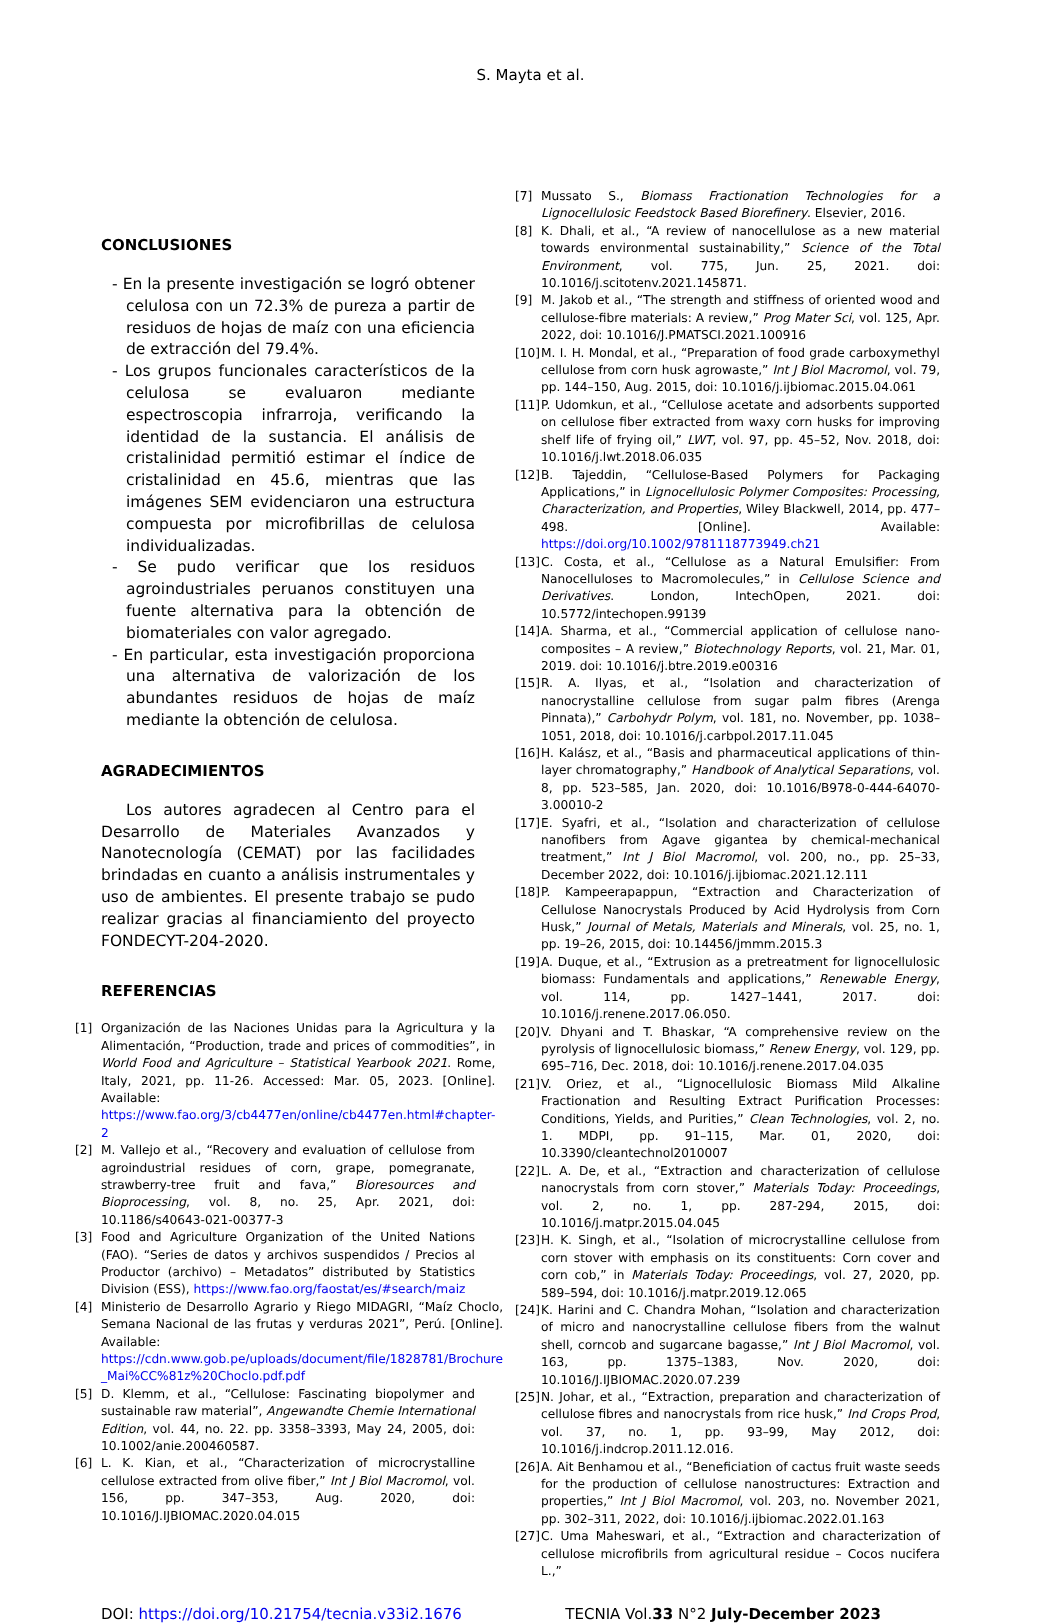S. Mayta et al.
CONCLUSIONES
- En la presente investigación se logró obtener celulosa con un 72.3% de pureza a partir de residuos de hojas de maíz con una eficiencia de extracción del 79.4%.
- Los grupos funcionales característicos de la celulosa se evaluaron mediante espectroscopia infrarroja, verificando la identidad de la sustancia. El análisis de cristalinidad permitió estimar el índice de cristalinidad en 45.6, mientras que las imágenes SEM evidenciaron una estructura compuesta por microfibrillas de celulosa individualizadas.
- Se pudo verificar que los residuos agroindustriales peruanos constituyen una fuente alternativa para la obtención de biomateriales con valor agregado.
- En particular, esta investigación proporciona una alternativa de valorización de los abundantes residuos de hojas de maíz mediante la obtención de celulosa.
AGRADECIMIENTOS
Los autores agradecen al Centro para el Desarrollo de Materiales Avanzados y Nanotecnología (CEMAT) por las facilidades brindadas en cuanto a análisis instrumentales y uso de ambientes. El presente trabajo se pudo realizar gracias al financiamiento del proyecto FONDECYT-204-2020.
REFERENCIAS
[1] Organización de las Naciones Unidas para la Agricultura y la Alimentación, “Production, trade and prices of commodities”, in World Food and Agriculture – Statistical Yearbook 2021. Rome, Italy, 2021, pp. 11-26. Accessed: Mar. 05, 2023. [Online]. Available: https://www.fao.org/3/cb4477en/online/cb4477en.html#chapter-2
[2] M. Vallejo et al., “Recovery and evaluation of cellulose from agroindustrial residues of corn, grape, pomegranate, strawberry-tree fruit and fava,” Bioresources and Bioprocessing, vol. 8, no. 25, Apr. 2021, doi: 10.1186/s40643-021-00377-3
[3] Food and Agriculture Organization of the United Nations (FAO). “Series de datos y archivos suspendidos / Precios al Productor (archivo) – Metadatos” distributed by Statistics Division (ESS), https://www.fao.org/faostat/es/#search/maiz
[4] Ministerio de Desarrollo Agrario y Riego MIDAGRI, “Maíz Choclo, Semana Nacional de las frutas y verduras 2021”, Perú. [Online]. Available: https://cdn.www.gob.pe/uploads/document/file/1828781/Brochure _Mai%CC%81z%20Choclo.pdf.pdf
[5] D. Klemm, et al., “Cellulose: Fascinating biopolymer and sustainable raw material”, Angewandte Chemie International Edition, vol. 44, no. 22. pp. 3358–3393, May 24, 2005, doi: 10.1002/anie.200460587.
[6] L. K. Kian, et al., “Characterization of microcrystalline cellulose extracted from olive fiber,” Int J Biol Macromol, vol. 156, pp. 347–353, Aug. 2020, doi: 10.1016/J.IJBIOMAC.2020.04.015
[7] Mussato S., Biomass Fractionation Technologies for a Lignocellulosic Feedstock Based Biorefinery. Elsevier, 2016.
[8] K. Dhali, et al., “A review of nanocellulose as a new material towards environmental sustainability,” Science of the Total Environment, vol. 775, Jun. 25, 2021. doi: 10.1016/j.scitotenv.2021.145871.
[9] M. Jakob et al., “The strength and stiffness of oriented wood and cellulose-fibre materials: A review,” Prog Mater Sci, vol. 125, Apr. 2022, doi: 10.1016/J.PMATSCI.2021.100916
[10] M. I. H. Mondal, et al., “Preparation of food grade carboxymethyl cellulose from corn husk agrowaste,” Int J Biol Macromol, vol. 79, pp. 144–150, Aug. 2015, doi: 10.1016/j.ijbiomac.2015.04.061
[11] P. Udomkun, et al., “Cellulose acetate and adsorbents supported on cellulose fiber extracted from waxy corn husks for improving shelf life of frying oil,” LWT, vol. 97, pp. 45–52, Nov. 2018, doi: 10.1016/j.lwt.2018.06.035
[12] B. Tajeddin, “Cellulose-Based Polymers for Packaging Applications,” in Lignocellulosic Polymer Composites: Processing, Characterization, and Properties, Wiley Blackwell, 2014, pp. 477–498. [Online]. Available: https://doi.org/10.1002/9781118773949.ch21
[13] C. Costa, et al., “Cellulose as a Natural Emulsifier: From Nanocelluloses to Macromolecules,” in Cellulose Science and Derivatives. London, IntechOpen, 2021. doi: 10.5772/intechopen.99139
[14] A. Sharma, et al., “Commercial application of cellulose nano-composites – A review,” Biotechnology Reports, vol. 21, Mar. 01, 2019. doi: 10.1016/j.btre.2019.e00316
[15] R. A. Ilyas, et al., “Isolation and characterization of nanocrystalline cellulose from sugar palm fibres (Arenga Pinnata),” Carbohydr Polym, vol. 181, no. November, pp. 1038–1051, 2018, doi: 10.1016/j.carbpol.2017.11.045
[16] H. Kalász, et al., “Basis and pharmaceutical applications of thin-layer chromatography,” Handbook of Analytical Separations, vol. 8, pp. 523–585, Jan. 2020, doi: 10.1016/B978-0-444-64070-3.00010-2
[17] E. Syafri, et al., “Isolation and characterization of cellulose nanofibers from Agave gigantea by chemical-mechanical treatment,” Int J Biol Macromol, vol. 200, no., pp. 25–33, December 2022, doi: 10.1016/j.ijbiomac.2021.12.111
[18] P. Kampeerapappun, “Extraction and Characterization of Cellulose Nanocrystals Produced by Acid Hydrolysis from Corn Husk,” Journal of Metals, Materials and Minerals, vol. 25, no. 1, pp. 19–26, 2015, doi: 10.14456/jmmm.2015.3
[19] A. Duque, et al., “Extrusion as a pretreatment for lignocellulosic biomass: Fundamentals and applications,” Renewable Energy, vol. 114, pp. 1427–1441, 2017. doi: 10.1016/j.renene.2017.06.050.
[20] V. Dhyani and T. Bhaskar, “A comprehensive review on the pyrolysis of lignocellulosic biomass,” Renew Energy, vol. 129, pp. 695–716, Dec. 2018, doi: 10.1016/j.renene.2017.04.035
[21] V. Oriez, et al., “Lignocellulosic Biomass Mild Alkaline Fractionation and Resulting Extract Purification Processes: Conditions, Yields, and Purities,” Clean Technologies, vol. 2, no. 1. MDPI, pp. 91–115, Mar. 01, 2020, doi: 10.3390/cleantechnol2010007
[22] L. A. De, et al., “Extraction and characterization of cellulose nanocrystals from corn stover,” Materials Today: Proceedings, vol. 2, no. 1, pp. 287-294, 2015, doi: 10.1016/j.matpr.2015.04.045
[23] H. K. Singh, et al., “Isolation of microcrystalline cellulose from corn stover with emphasis on its constituents: Corn cover and corn cob,” in Materials Today: Proceedings, vol. 27, 2020, pp. 589–594, doi: 10.1016/j.matpr.2019.12.065
[24] K. Harini and C. Chandra Mohan, “Isolation and characterization of micro and nanocrystalline cellulose fibers from the walnut shell, corncob and sugarcane bagasse,” Int J Biol Macromol, vol. 163, pp. 1375–1383, Nov. 2020, doi: 10.1016/J.IJBIOMAC.2020.07.239
[25] N. Johar, et al., “Extraction, preparation and characterization of cellulose fibres and nanocrystals from rice husk,” Ind Crops Prod, vol. 37, no. 1, pp. 93–99, May 2012, doi: 10.1016/j.indcrop.2011.12.016.
[26] A. Ait Benhamou et al., “Beneficiation of cactus fruit waste seeds for the production of cellulose nanostructures: Extraction and properties,” Int J Biol Macromol, vol. 203, no. November 2021, pp. 302–311, 2022, doi: 10.1016/j.ijbiomac.2022.01.163
[27] C. Uma Maheswari, et al., “Extraction and characterization of cellulose microfibrils from agricultural residue – Cocos nucifera L.,”
DOI: https://doi.org/10.21754/tecnia.v33i2.1676 TECNIA Vol.33 N°2 July-December 2023